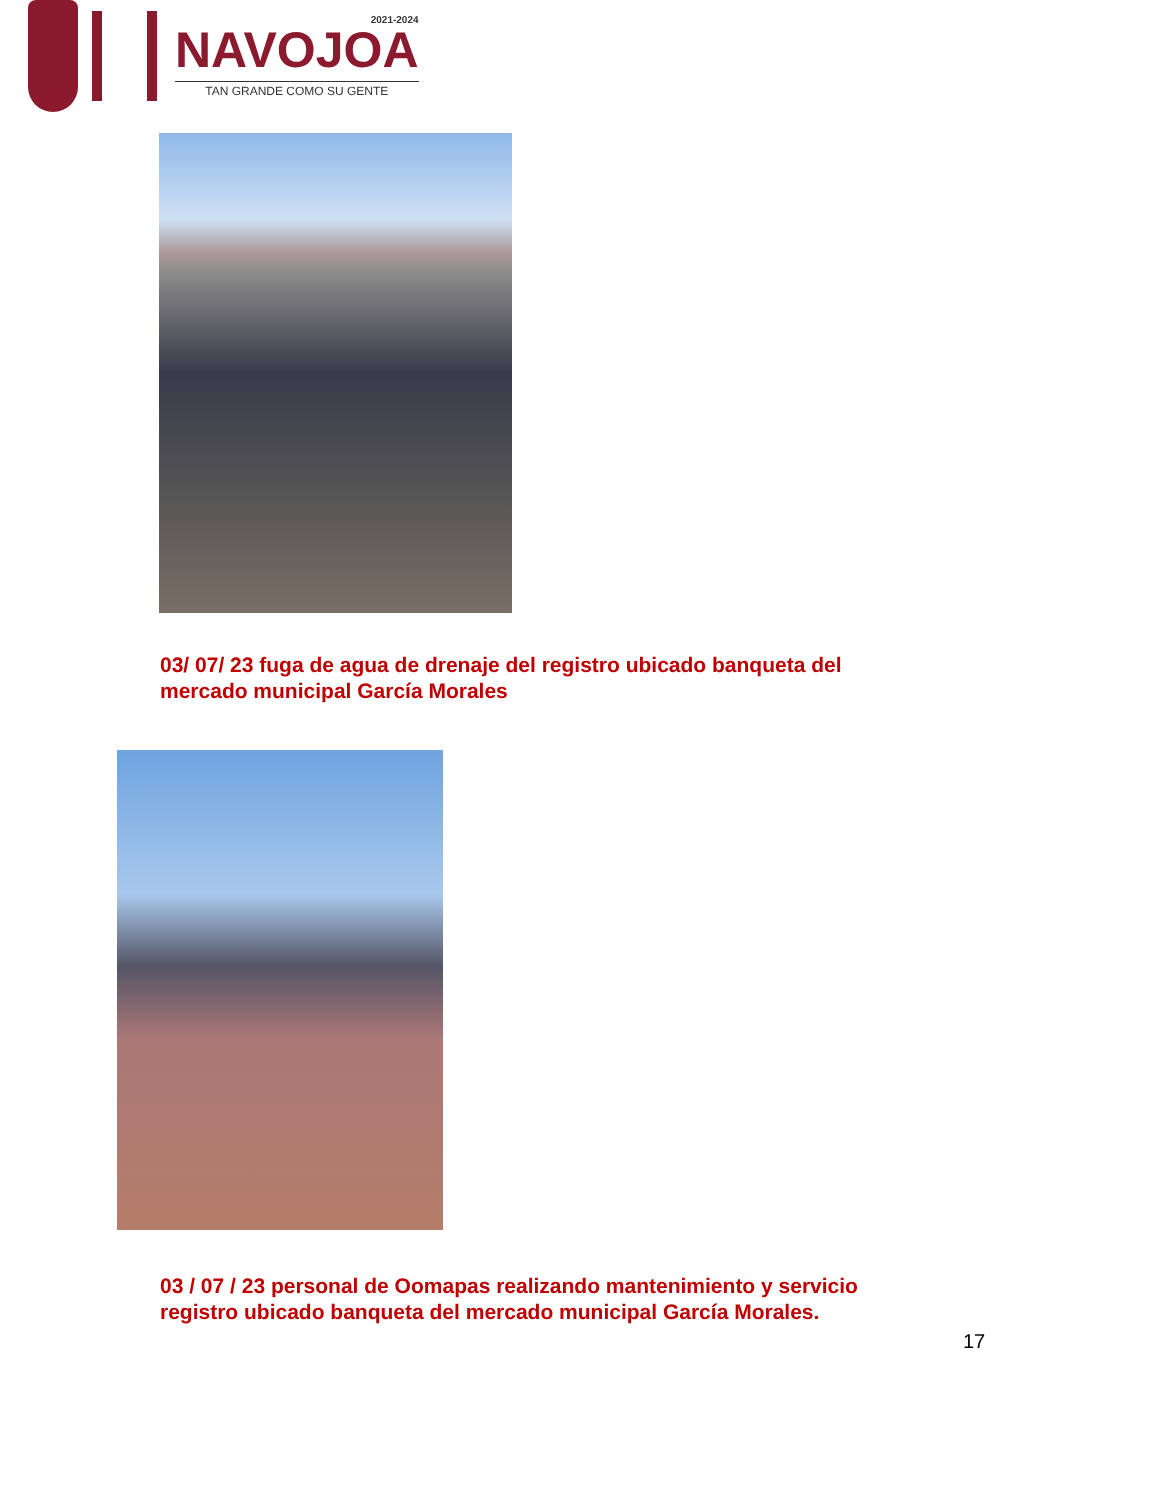2021-2024
NAVOJOA
TAN GRANDE COMO SU GENTE
03/ 07/ 23 fuga de agua de drenaje del registro ubicado banqueta del
mercado municipal García Morales
03 / 07 / 23 personal de Oomapas realizando mantenimiento y servicio
registro ubicado banqueta del mercado municipal García Morales.
17